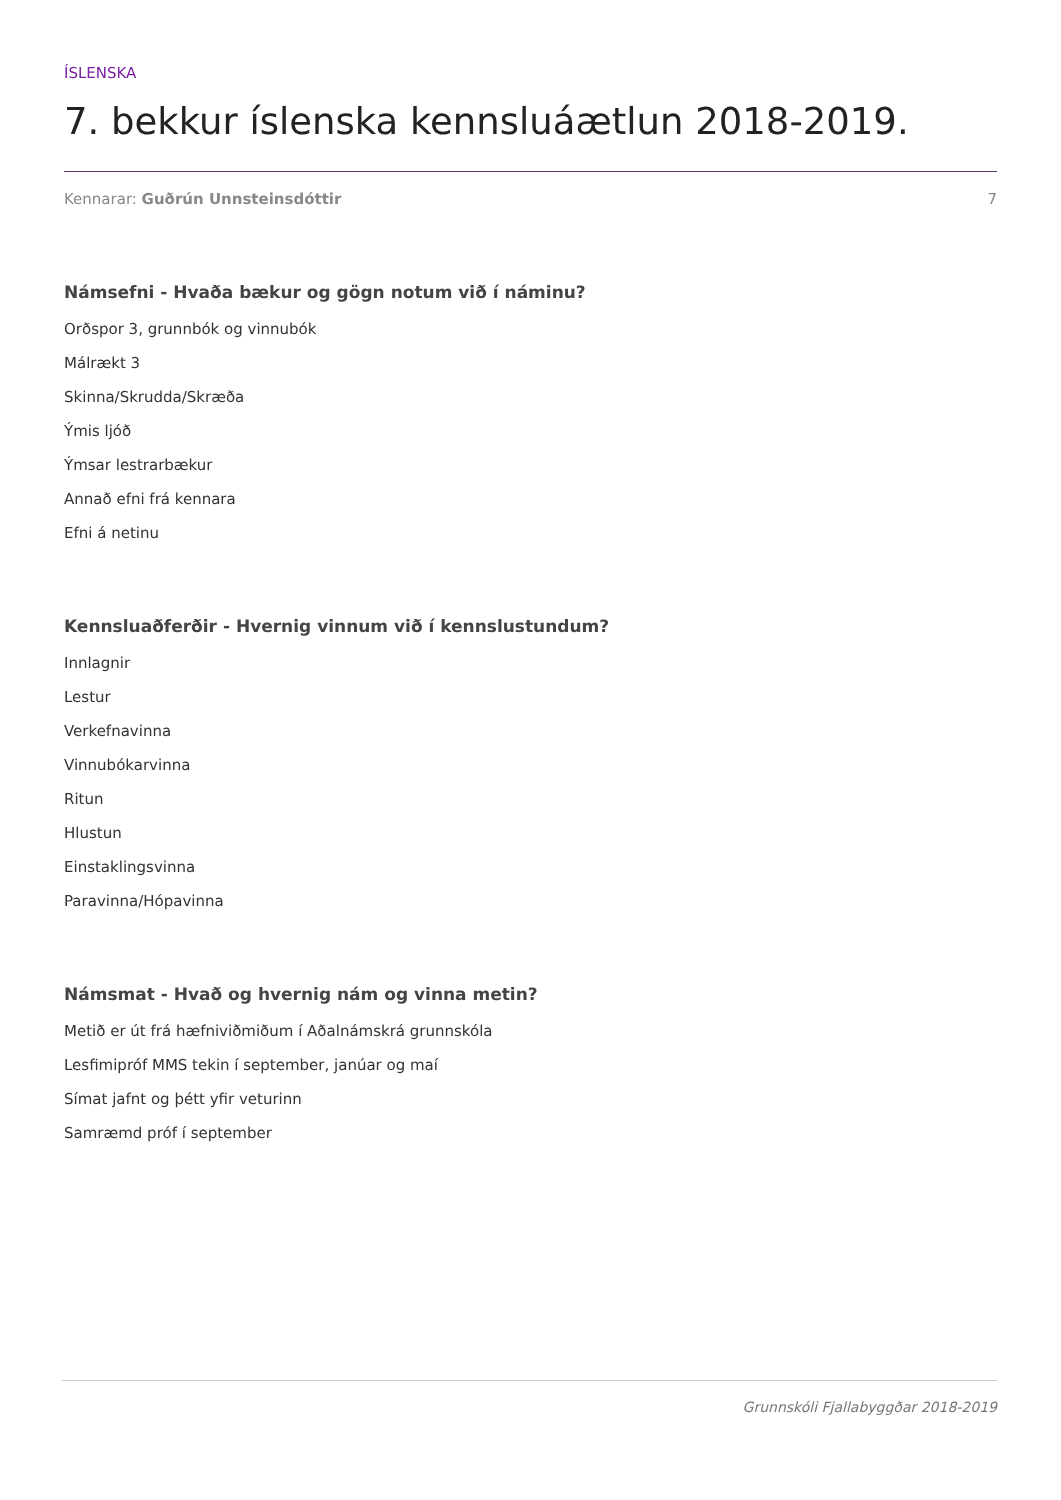ÍSLENSKA
7. bekkur íslenska kennsluáætlun 2018-2019.
Kennarar: Guðrún Unnsteinsdóttir 7
Námsefni - Hvaða bækur og gögn notum við í náminu?
Orðspor 3, grunnbók og vinnubók
Málrækt 3
Skinna/Skrudda/Skræða
Ýmis ljóð
Ýmsar lestrarbækur
Annað efni frá kennara
Efni á netinu
Kennsluaðferðir - Hvernig vinnum við í kennslustundum?
Innlagnir
Lestur
Verkefnavinna
Vinnubókarvinna
Ritun
Hlustun
Einstaklingsvinna
Paravinna/Hópavinna
Námsmat - Hvað og hvernig nám og vinna metin?
Metið er út frá hæfniviðmiðum í Aðalnámskrá grunnskóla
Lesfimipróf MMS tekin í september, janúar og maí
Símat jafnt og þétt yfir veturinn
Samræmd próf í september
Grunnskóli Fjallabyggðar 2018-2019